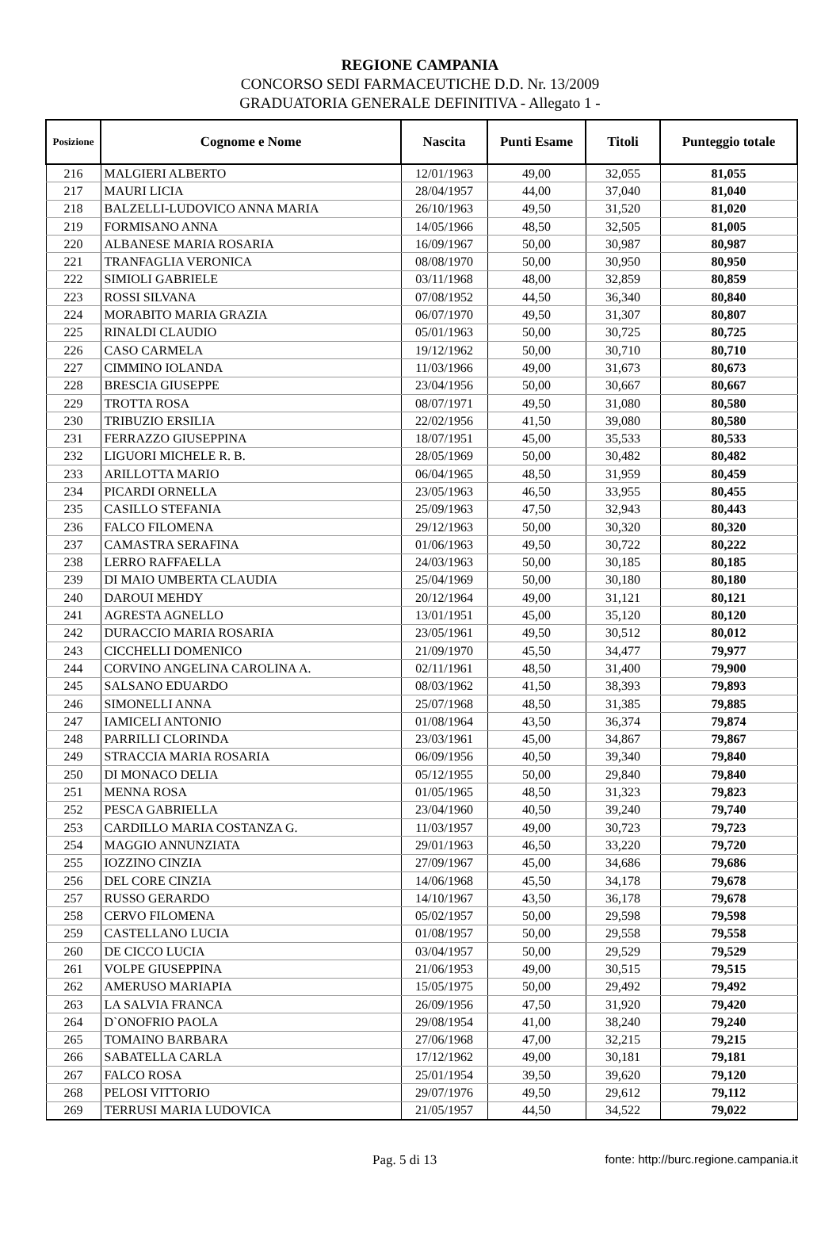REGIONE CAMPANIA
CONCORSO SEDI FARMACEUTICHE D.D. Nr. 13/2009
GRADUATORIA GENERALE DEFINITIVA - Allegato 1 -
| Posizione | Cognome e Nome | Nascita | Punti Esame | Titoli | Punteggio totale |
| --- | --- | --- | --- | --- | --- |
| 216 | MALGIERI ALBERTO | 12/01/1963 | 49,00 | 32,055 | 81,055 |
| 217 | MAURI LICIA | 28/04/1957 | 44,00 | 37,040 | 81,040 |
| 218 | BALZELLI-LUDOVICO ANNA MARIA | 26/10/1963 | 49,50 | 31,520 | 81,020 |
| 219 | FORMISANO ANNA | 14/05/1966 | 48,50 | 32,505 | 81,005 |
| 220 | ALBANESE MARIA ROSARIA | 16/09/1967 | 50,00 | 30,987 | 80,987 |
| 221 | TRANFAGLIA VERONICA | 08/08/1970 | 50,00 | 30,950 | 80,950 |
| 222 | SIMIOLI GABRIELE | 03/11/1968 | 48,00 | 32,859 | 80,859 |
| 223 | ROSSI SILVANA | 07/08/1952 | 44,50 | 36,340 | 80,840 |
| 224 | MORABITO MARIA GRAZIA | 06/07/1970 | 49,50 | 31,307 | 80,807 |
| 225 | RINALDI CLAUDIO | 05/01/1963 | 50,00 | 30,725 | 80,725 |
| 226 | CASO CARMELA | 19/12/1962 | 50,00 | 30,710 | 80,710 |
| 227 | CIMMINO IOLANDA | 11/03/1966 | 49,00 | 31,673 | 80,673 |
| 228 | BRESCIA GIUSEPPE | 23/04/1956 | 50,00 | 30,667 | 80,667 |
| 229 | TROTTA ROSA | 08/07/1971 | 49,50 | 31,080 | 80,580 |
| 230 | TRIBUZIO ERSILIA | 22/02/1956 | 41,50 | 39,080 | 80,580 |
| 231 | FERRAZZO GIUSEPPINA | 18/07/1951 | 45,00 | 35,533 | 80,533 |
| 232 | LIGUORI MICHELE R. B. | 28/05/1969 | 50,00 | 30,482 | 80,482 |
| 233 | ARILLOTTA MARIO | 06/04/1965 | 48,50 | 31,959 | 80,459 |
| 234 | PICARDI ORNELLA | 23/05/1963 | 46,50 | 33,955 | 80,455 |
| 235 | CASILLO STEFANIA | 25/09/1963 | 47,50 | 32,943 | 80,443 |
| 236 | FALCO FILOMENA | 29/12/1963 | 50,00 | 30,320 | 80,320 |
| 237 | CAMASTRA SERAFINA | 01/06/1963 | 49,50 | 30,722 | 80,222 |
| 238 | LERRO RAFFAELLA | 24/03/1963 | 50,00 | 30,185 | 80,185 |
| 239 | DI MAIO UMBERTA CLAUDIA | 25/04/1969 | 50,00 | 30,180 | 80,180 |
| 240 | DAROUI MEHDY | 20/12/1964 | 49,00 | 31,121 | 80,121 |
| 241 | AGRESTA AGNELLO | 13/01/1951 | 45,00 | 35,120 | 80,120 |
| 242 | DURACCIO MARIA ROSARIA | 23/05/1961 | 49,50 | 30,512 | 80,012 |
| 243 | CICCHELLI DOMENICO | 21/09/1970 | 45,50 | 34,477 | 79,977 |
| 244 | CORVINO ANGELINA CAROLINA A. | 02/11/1961 | 48,50 | 31,400 | 79,900 |
| 245 | SALSANO EDUARDO | 08/03/1962 | 41,50 | 38,393 | 79,893 |
| 246 | SIMONELLI ANNA | 25/07/1968 | 48,50 | 31,385 | 79,885 |
| 247 | IAMICELI ANTONIO | 01/08/1964 | 43,50 | 36,374 | 79,874 |
| 248 | PARRILLI CLORINDA | 23/03/1961 | 45,00 | 34,867 | 79,867 |
| 249 | STRACCIA MARIA ROSARIA | 06/09/1956 | 40,50 | 39,340 | 79,840 |
| 250 | DI MONACO DELIA | 05/12/1955 | 50,00 | 29,840 | 79,840 |
| 251 | MENNA ROSA | 01/05/1965 | 48,50 | 31,323 | 79,823 |
| 252 | PESCA GABRIELLA | 23/04/1960 | 40,50 | 39,240 | 79,740 |
| 253 | CARDILLO MARIA COSTANZA G. | 11/03/1957 | 49,00 | 30,723 | 79,723 |
| 254 | MAGGIO ANNUNZIATA | 29/01/1963 | 46,50 | 33,220 | 79,720 |
| 255 | IOZZINO CINZIA | 27/09/1967 | 45,00 | 34,686 | 79,686 |
| 256 | DEL CORE CINZIA | 14/06/1968 | 45,50 | 34,178 | 79,678 |
| 257 | RUSSO GERARDO | 14/10/1967 | 43,50 | 36,178 | 79,678 |
| 258 | CERVO FILOMENA | 05/02/1957 | 50,00 | 29,598 | 79,598 |
| 259 | CASTELLANO LUCIA | 01/08/1957 | 50,00 | 29,558 | 79,558 |
| 260 | DE CICCO LUCIA | 03/04/1957 | 50,00 | 29,529 | 79,529 |
| 261 | VOLPE GIUSEPPINA | 21/06/1953 | 49,00 | 30,515 | 79,515 |
| 262 | AMERUSO MARIAPIA | 15/05/1975 | 50,00 | 29,492 | 79,492 |
| 263 | LA SALVIA FRANCA | 26/09/1956 | 47,50 | 31,920 | 79,420 |
| 264 | D`ONOFRIO PAOLA | 29/08/1954 | 41,00 | 38,240 | 79,240 |
| 265 | TOMAINO BARBARA | 27/06/1968 | 47,00 | 32,215 | 79,215 |
| 266 | SABATELLA CARLA | 17/12/1962 | 49,00 | 30,181 | 79,181 |
| 267 | FALCO ROSA | 25/01/1954 | 39,50 | 39,620 | 79,120 |
| 268 | PELOSI VITTORIO | 29/07/1976 | 49,50 | 29,612 | 79,112 |
| 269 | TERRUSI MARIA LUDOVICA | 21/05/1957 | 44,50 | 34,522 | 79,022 |
Pag. 5 di 13 fonte: http://burc.regione.campania.it